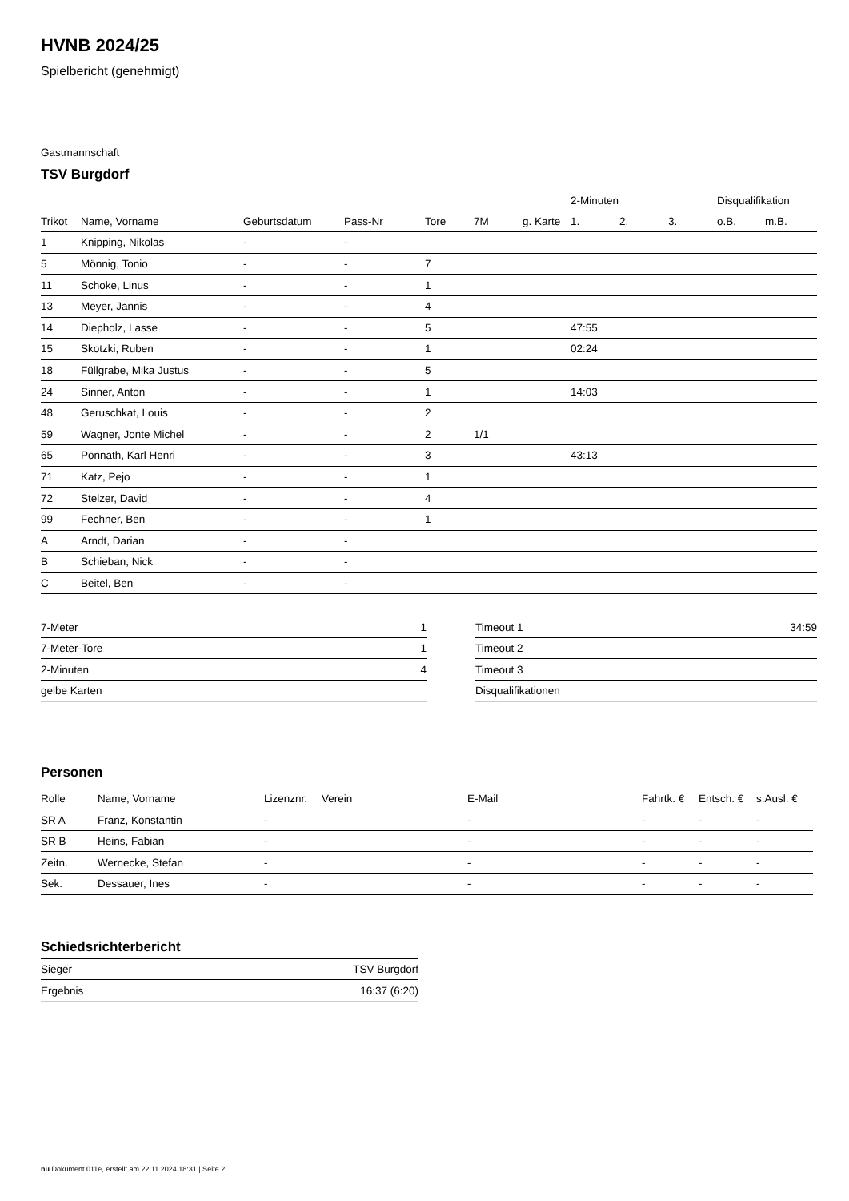HVNB 2024/25
Spielbericht (genehmigt)
Gastmannschaft
TSV Burgdorf
| | | | | | | | 2-Minuten | | | Disqualifikation | |
| --- | --- | --- | --- | --- | --- | --- | --- | --- | --- | --- | --- |
| Trikot | Name, Vorname | Geburtsdatum | Pass-Nr | Tore | 7M | g. Karte | 1. | 2. | 3. | o.B. | m.B. |
| 1 | Knipping, Nikolas | - | - | | | | | | | | |
| 5 | Mönnig, Tonio | - | - | 7 | | | | | | | |
| 11 | Schoke, Linus | - | - | 1 | | | | | | | |
| 13 | Meyer, Jannis | - | - | 4 | | | | | | | |
| 14 | Diepholz, Lasse | - | - | 5 | | | 47:55 | | | | |
| 15 | Skotzki, Ruben | - | - | 1 | | | 02:24 | | | | |
| 18 | Füllgrabe, Mika Justus | - | - | 5 | | | | | | | |
| 24 | Sinner, Anton | - | - | 1 | | | 14:03 | | | | |
| 48 | Geruschkat, Louis | - | - | 2 | | | | | | | |
| 59 | Wagner, Jonte Michel | - | - | 2 | 1/1 | | | | | | |
| 65 | Ponnath, Karl Henri | - | - | 3 | | | 43:13 | | | | |
| 71 | Katz, Pejo | - | - | 1 | | | | | | | |
| 72 | Stelzer, David | - | - | 4 | | | | | | | |
| 99 | Fechner, Ben | - | - | 1 | | | | | | | |
| A | Arndt, Darian | - | - | | | | | | | | |
| B | Schieban, Nick | - | - | | | | | | | | |
| C | Beitel, Ben | - | - | | | | | | | | |
| 7-Meter | 1 |
| 7-Meter-Tore | 1 |
| 2-Minuten | 4 |
| gelbe Karten | |
| Timeout 1 | 34:59 |
| Timeout 2 | |
| Timeout 3 | |
| Disqualifikationen | |
Personen
| Rolle | Name, Vorname | Lizenznr. | Verein | E-Mail | Fahrtk. € | Entsch. € | s.Ausl. € |
| --- | --- | --- | --- | --- | --- | --- | --- |
| SR A | Franz, Konstantin | - | | - | - | - | - |
| SR B | Heins, Fabian | - | | - | - | - | - |
| Zeitn. | Wernecke, Stefan | - | | - | - | - | - |
| Sek. | Dessauer, Ines | - | | - | - | - | - |
Schiedsrichterbericht
| Sieger | TSV Burgdorf |
| Ergebnis | 16:37 (6:20) |
nu.Dokument 011e, erstellt am 22.11.2024 18:31 | Seite 2